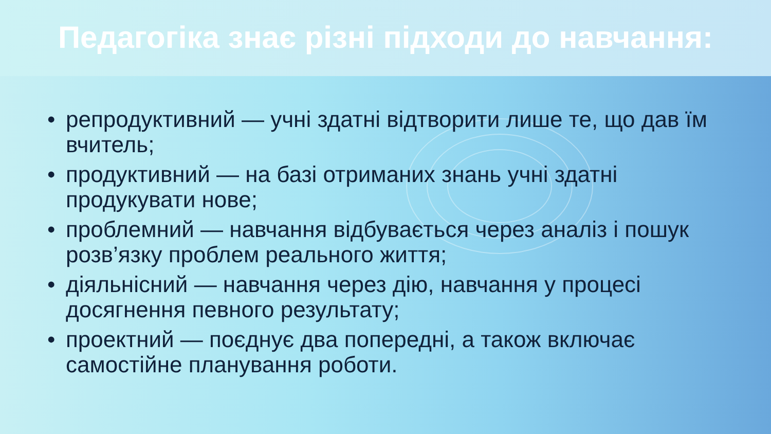Педагогіка знає різні підходи до навчання:
• репродуктивний — учні здатні відтворити лише те, що дав їм вчитель;
• продуктивний — на базі отриманих знань учні здатні продукувати нове;
• проблемний — навчання відбувається через аналіз і пошук розв’язку проблем реального життя;
• діяльнісний — навчання через дію, навчання у процесі досягнення певного результату;
• проектний — поєднує два попередні, а також включає самостійне планування роботи.